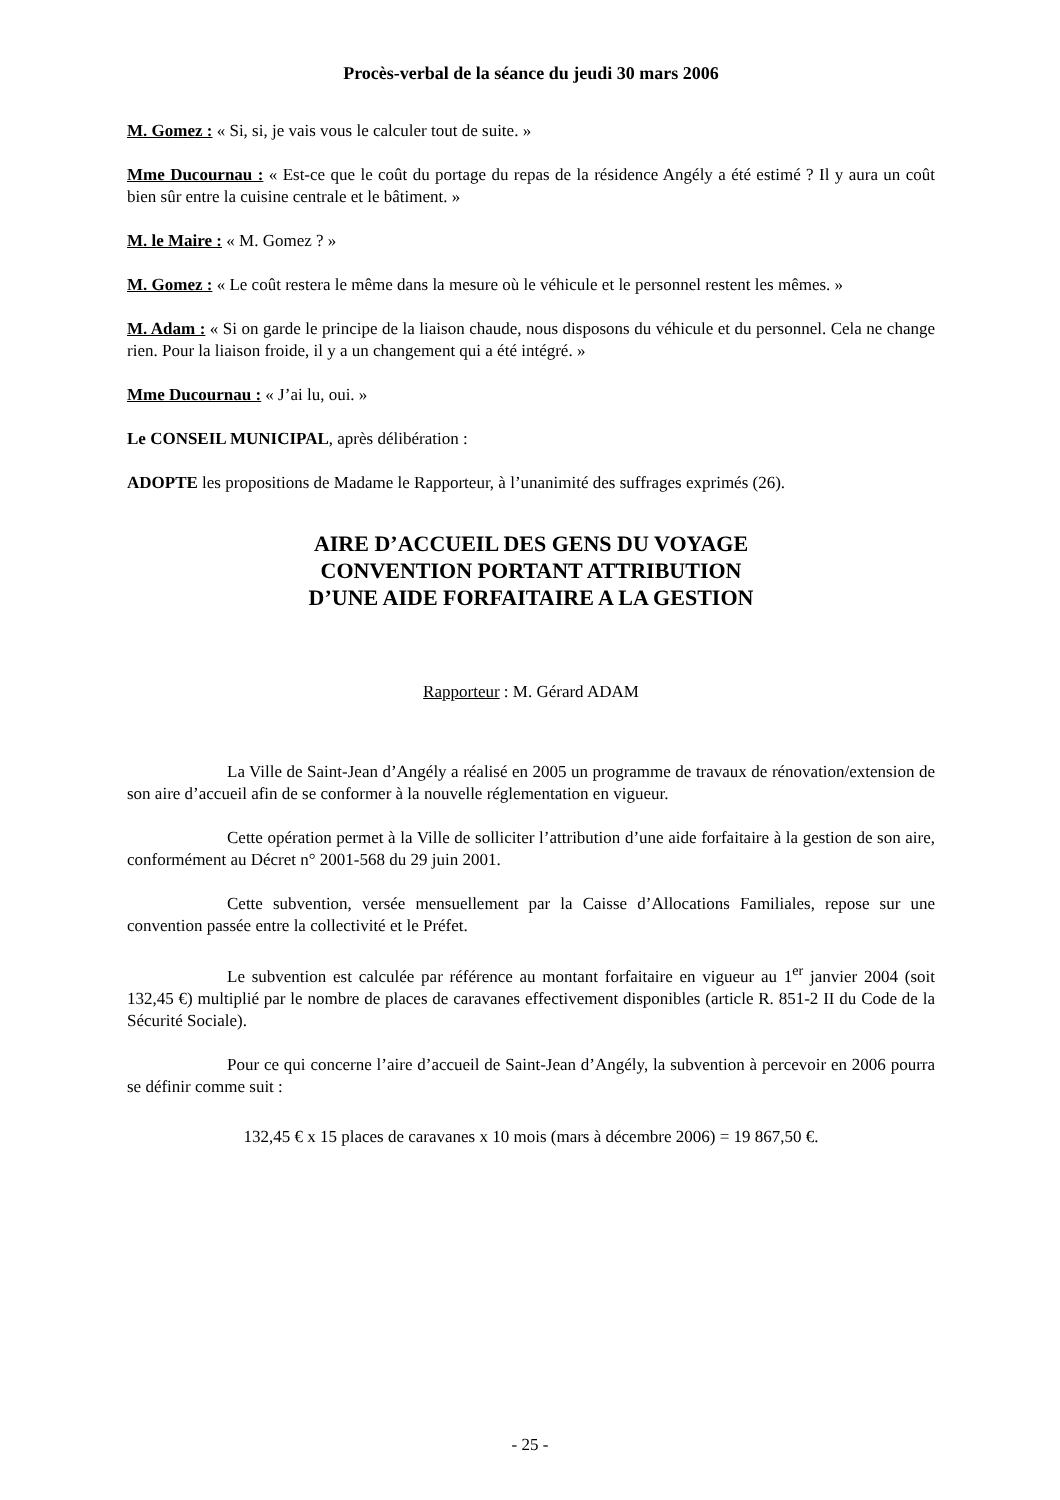Procès-verbal de la séance du jeudi 30 mars 2006
M. Gomez : « Si, si, je vais vous le calculer tout de suite. »
Mme Ducournau : « Est-ce que le coût du portage du repas de la résidence Angély a été estimé ? Il y aura un coût bien sûr entre la cuisine centrale et le bâtiment. »
M. le Maire : « M. Gomez ? »
M. Gomez : « Le coût restera le même dans la mesure où le véhicule et le personnel restent les mêmes. »
M. Adam : « Si on garde le principe de la liaison chaude, nous disposons du véhicule et du personnel. Cela ne change rien. Pour la liaison froide, il y a un changement qui a été intégré. »
Mme Ducournau : « J’ai lu, oui. »
Le CONSEIL MUNICIPAL, après délibération :
ADOPTE les propositions de Madame le Rapporteur, à l’unanimité des suffrages exprimés (26).
AIRE D’ACCUEIL DES GENS DU VOYAGE
CONVENTION PORTANT ATTRIBUTION
D’UNE AIDE FORFAITAIRE A LA GESTION
Rapporteur : M. Gérard ADAM
La Ville de Saint-Jean d’Angély a réalisé en 2005 un programme de travaux de rénovation/extension de son aire d’accueil afin de se conformer à la nouvelle réglementation en vigueur.
Cette opération permet à la Ville de solliciter l’attribution d’une aide forfaitaire à la gestion de son aire, conformément au Décret n° 2001-568 du 29 juin 2001.
Cette subvention, versée mensuellement par la Caisse d’Allocations Familiales, repose sur une convention passée entre la collectivité et le Préfet.
Le subvention est calculée par référence au montant forfaitaire en vigueur au 1<sup>er</sup> janvier 2004 (soit 132,45 €) multiplié par le nombre de places de caravanes effectivement disponibles (article R. 851-2 II du Code de la Sécurité Sociale).
Pour ce qui concerne l’aire d’accueil de Saint-Jean d’Angély, la subvention à percevoir en 2006 pourra se définir comme suit :
132,45 € x 15 places de caravanes x 10 mois (mars à décembre 2006) = 19 867,50 €.
- 25 -